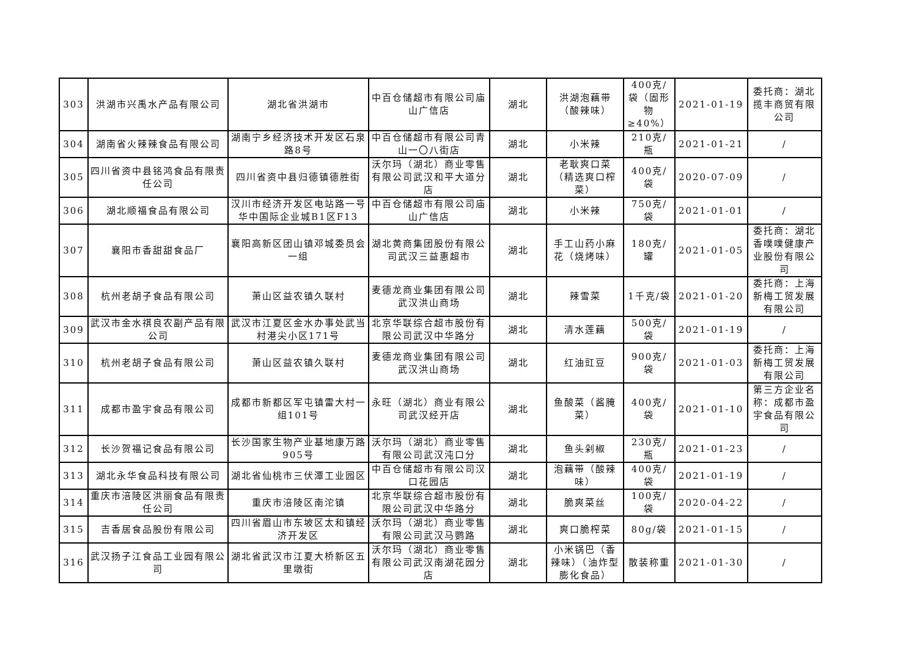| 303 | 洪湖市兴禹水产品有限公司 | 湖北省洪湖市 | 中百仓储超市有限公司庙山广信店 | 湖北 | 洪湖泡藕带（酸辣味） | 400克/袋（固形物≥40%） | 2021-01-19 | 委托商：湖北揽丰商贸有限公司 |
| 304 | 湖南省火辣辣食品有限公司 | 湖南宁乡经济技术开发区石泉路8号 | 中百仓储超市有限公司青山一〇八街店 | 湖北 | 小米辣 | 210克/瓶 | 2021-01-21 | / |
| 305 | 四川省资中县铭鸿食品有限责任公司 | 四川省资中县归德镇德胜街 | 沃尔玛（湖北）商业零售有限公司武汉和平大道分店 | 湖北 | 老耿爽口菜（精选爽口榨菜） | 400克/袋 | 2020-07-09 | / |
| 306 | 湖北顺福食品有限公司 | 汉川市经济开发区电站路一号华中国际企业城B1区F13 | 中百仓储超市有限公司庙山广信店 | 湖北 | 小米辣 | 750克/袋 | 2021-01-01 | / |
| 307 | 襄阳市香甜甜食品厂 | 襄阳高新区团山镇邓城委员会一组 | 湖北黄商集团股份有限公司武汉三益惠超市 | 湖北 | 手工山药小麻花（烧烤味） | 180克/罐 | 2021-01-05 | 委托商：湖北香噗噗健康产业股份有限公司 |
| 308 | 杭州老胡子食品有限公司 | 萧山区益农镇久联村 | 麦德龙商业集团有限公司武汉洪山商场 | 湖北 | 辣雪菜 | 1千克/袋 | 2021-01-20 | 委托商：上海新梅工贸发展有限公司 |
| 309 | 武汉市金水祺良农副产品有限公司 | 武汉市江夏区金水办事处武当村港尖小区171号 | 北京华联综合超市股份有限公司武汉中华路分 | 湖北 | 清水莲藕 | 500克/袋 | 2021-01-19 | / |
| 310 | 杭州老胡子食品有限公司 | 萧山区益农镇久联村 | 麦德龙商业集团有限公司武汉洪山商场 | 湖北 | 红油豇豆 | 900克/袋 | 2021-01-03 | 委托商：上海新梅工贸发展有限公司 |
| 311 | 成都市盈宇食品有限公司 | 成都市新都区军屯镇雷大村一组101号 | 永旺（湖北）商业有限公司武汉经开店 | 湖北 | 鱼酸菜（酱腌菜） | 400克/袋 | 2021-01-10 | 第三方企业名称：成都市盈宇食品有限公司 |
| 312 | 长沙贺福记食品有限公司 | 长沙国家生物产业基地康万路905号 | 沃尔玛（湖北）商业零售有限公司武汉沌口分 | 湖北 | 鱼头剁椒 | 230克/瓶 | 2021-01-23 | / |
| 313 | 湖北永华食品科技有限公司 | 湖北省仙桃市三伏潭工业园区 | 中百仓储超市有限公司汉口花园店 | 湖北 | 泡藕带（酸辣味） | 400克/袋 | 2021-01-19 | / |
| 314 | 重庆市涪陵区洪丽食品有限责任公司 | 重庆市涪陵区南沱镇 | 北京华联综合超市股份有限公司武汉中华路分 | 湖北 | 脆爽菜丝 | 100克/袋 | 2020-04-22 | / |
| 315 | 吉香居食品股份有限公司 | 四川省眉山市东坡区太和镇经济开发区 | 沃尔玛（湖北）商业零售有限公司武汉马鹦路 | 湖北 | 爽口脆榨菜 | 80g/袋 | 2021-01-15 | / |
| 316 | 武汉扬子江食品工业园有限公司 | 湖北省武汉市江夏大桥新区五里墩街 | 沃尔玛（湖北）商业零售有限公司武汉南湖花园分店 | 湖北 | 小米锅巴（香辣味）（油炸型膨化食品） | 散装称重 | 2021-01-30 | / |